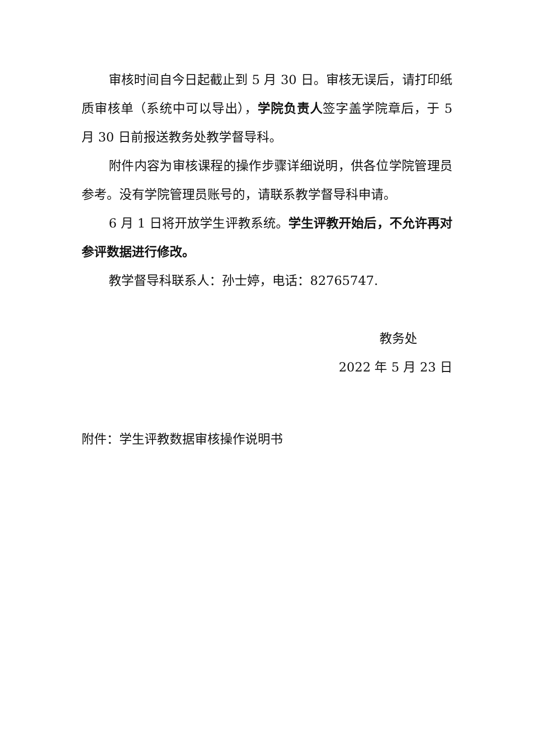审核时间自今日起截止到 5 月 30 日。审核无误后，请打印纸质审核单（系统中可以导出），学院负责人签字盖学院章后，于 5 月 30 日前报送教务处教学督导科。
附件内容为审核课程的操作步骤详细说明，供各位学院管理员参考。没有学院管理员账号的，请联系教学督导科申请。
6 月 1 日将开放学生评教系统。学生评教开始后，不允许再对参评数据进行修改。
教学督导科联系人：孙士婷，电话：82765747.
教务处
2022 年 5 月 23 日
附件：学生评教数据审核操作说明书